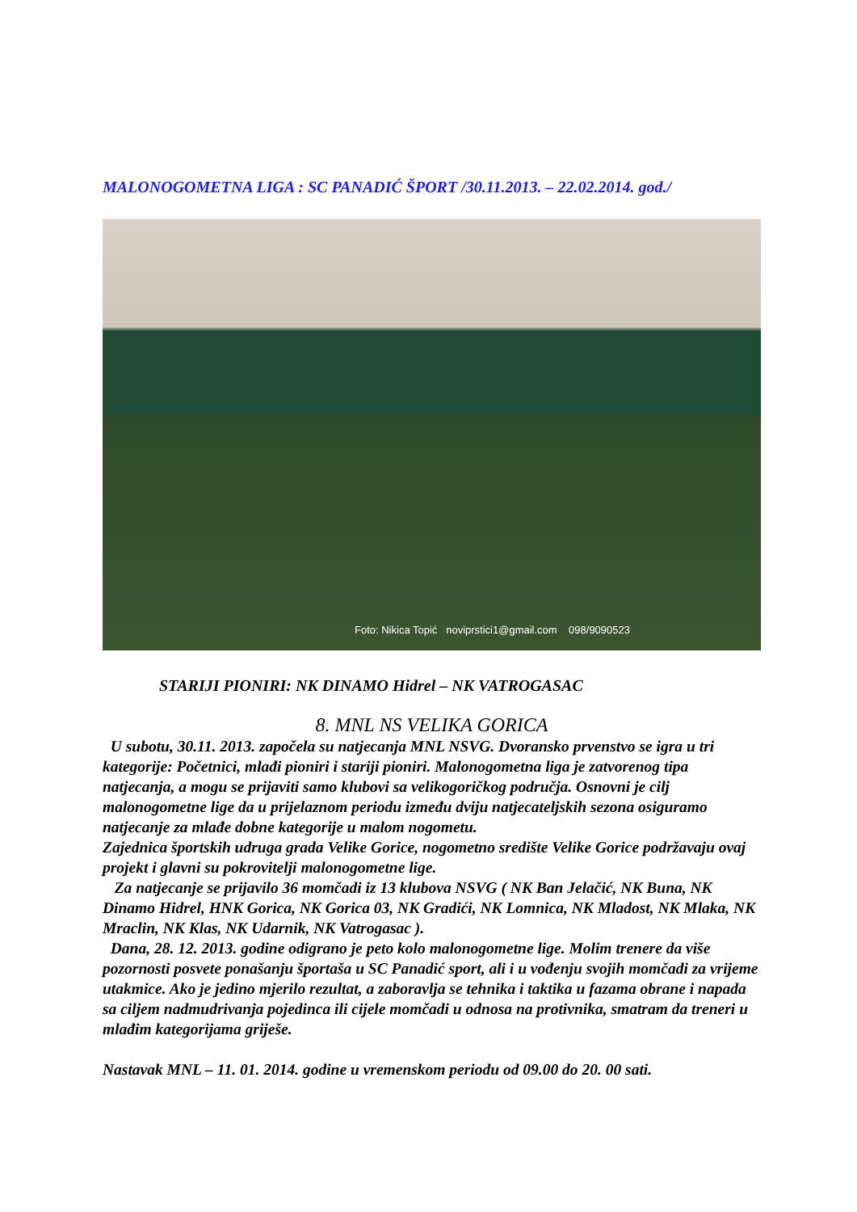MALONOGOMETNA LIGA : SC PANADIĆ ŠPORT /30.11.2013. – 22.02.2014. god./
Foto: Nikica Topić noviprstici1@gmail.com 098/9090523
STARIJI PIONIRI: NK DINAMO Hidrel – NK VATROGASAC
8. MNL NS VELIKA GORICA
U subotu, 30.11. 2013. započela su natjecanja MNL NSVG. Dvoransko prvenstvo se igra u tri kategorije: Početnici, mlađi pioniri i stariji pioniri. Malonogometna liga je zatvorenog tipa natjecanja, a mogu se prijaviti samo klubovi sa velikogoričkog područja. Osnovni je cilj malonogometne lige da u prijelaznom periodu između dviju natjecateljskih sezona osiguramo natjecanje za mlađe dobne kategorije u malom nogometu.
Zajednica športskih udruga grada Velike Gorice, nogometno središte Velike Gorice podržavaju ovaj projekt i glavni su pokrovitelji malonogometne lige.
Za natjecanje se prijavilo 36 momčadi iz 13 klubova NSVG ( NK Ban Jelačić, NK Buna, NK Dinamo Hidrel, HNK Gorica, NK Gorica 03, NK Gradići, NK Lomnica, NK Mladost, NK Mlaka, NK Mraclin, NK Klas, NK Udarnik, NK Vatrogasac ).
Dana, 28. 12. 2013. godine odigrano je peto kolo malonogometne lige. Molim trenere da više pozornosti posvete ponašanju športaša u SC Panadić sport, ali i u vođenju svojih momčadi za vrijeme utakmice. Ako je jedino mjerilo rezultat, a zaboravlja se tehnika i taktika u fazama obrane i napada sa ciljem nadmudrivanja pojedinca ili cijele momčadi u odnosa na protivnika, smatram da treneri u mlađim kategorijama griješe.
Nastavak MNL – 11. 01. 2014. godine u vremenskom periodu od 09.00 do 20. 00 sati.